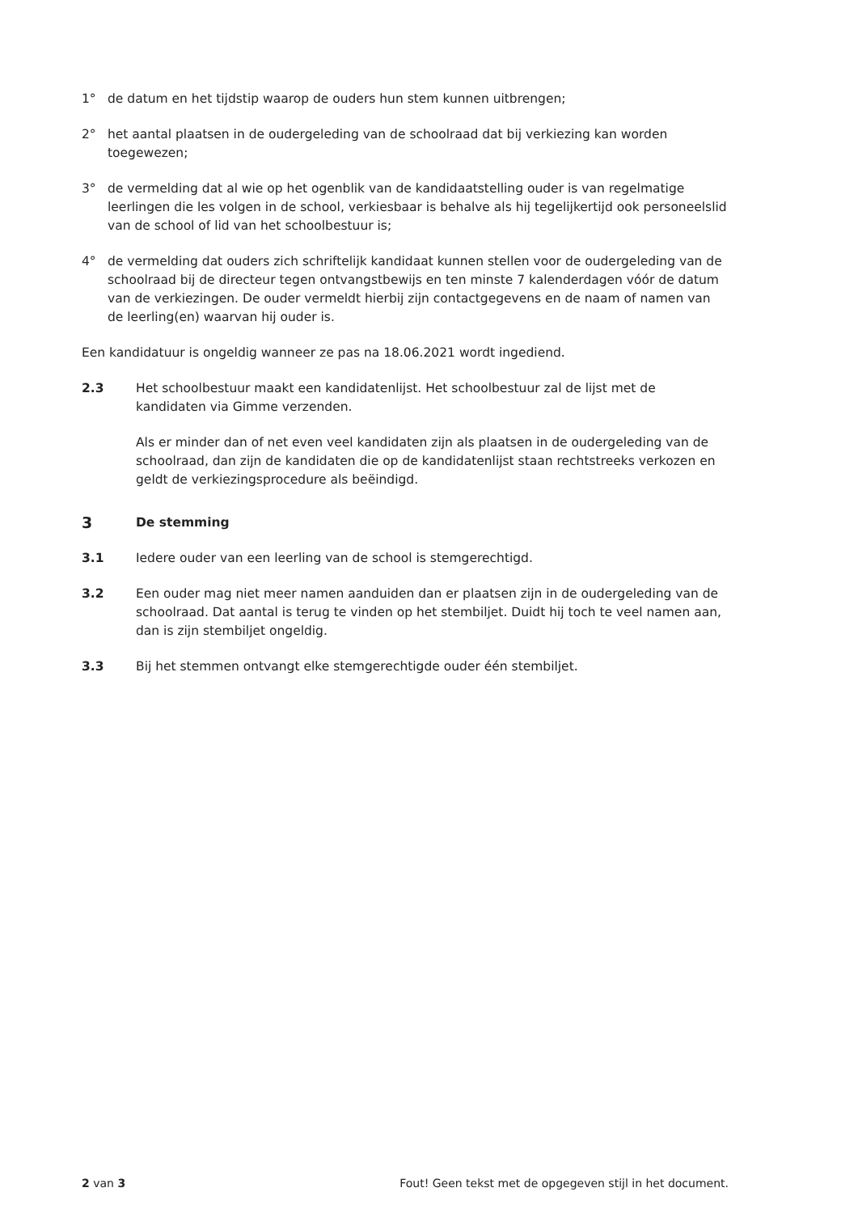1° de datum en het tijdstip waarop de ouders hun stem kunnen uitbrengen;
2° het aantal plaatsen in de oudergeleding van de schoolraad dat bij verkiezing kan worden toegewezen;
3° de vermelding dat al wie op het ogenblik van de kandidaatstelling ouder is van regelmatige leerlingen die les volgen in de school, verkiesbaar is behalve als hij tegelijkertijd ook personeelslid van de school of lid van het schoolbestuur is;
4° de vermelding dat ouders zich schriftelijk kandidaat kunnen stellen voor de oudergeleding van de schoolraad bij de directeur tegen ontvangstbewijs en ten minste 7 kalenderdagen vóór de datum van de verkiezingen. De ouder vermeldt hierbij zijn contactgegevens en de naam of namen van de leerling(en) waarvan hij ouder is.
Een kandidatuur is ongeldig wanneer ze pas na 18.06.2021 wordt ingediend.
2.3 Het schoolbestuur maakt een kandidatenlijst. Het schoolbestuur zal de lijst met de kandidaten via Gimme verzenden.
Als er minder dan of net even veel kandidaten zijn als plaatsen in de oudergeleding van de schoolraad, dan zijn de kandidaten die op de kandidatenlijst staan rechtstreeks verkozen en geldt de verkiezingsprocedure als beëindigd.
3 De stemming
3.1 Iedere ouder van een leerling van de school is stemgerechtigd.
3.2 Een ouder mag niet meer namen aanduiden dan er plaatsen zijn in de oudergeleding van de schoolraad. Dat aantal is terug te vinden op het stembiljet. Duidt hij toch te veel namen aan, dan is zijn stembiljet ongeldig.
3.3 Bij het stemmen ontvangt elke stemgerechtigde ouder één stembiljet.
2 van 3 Fout! Geen tekst met de opgegeven stijl in het document.